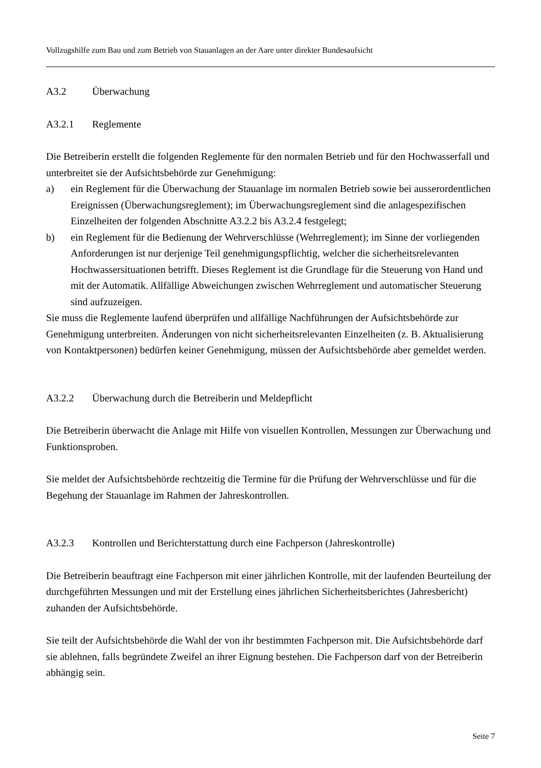Vollzugshilfe zum Bau und zum Betrieb von Stauanlagen an der Aare unter direkter Bundesaufsicht
A3.2 Überwachung
A3.2.1 Reglemente
Die Betreiberin erstellt die folgenden Reglemente für den normalen Betrieb und für den Hochwasserfall und unterbreitet sie der Aufsichtsbehörde zur Genehmigung:
a) ein Reglement für die Überwachung der Stauanlage im normalen Betrieb sowie bei ausserordentlichen Ereignissen (Überwachungsreglement); im Überwachungsreglement sind die anlagespezifischen Einzelheiten der folgenden Abschnitte A3.2.2 bis A3.2.4 festgelegt;
b) ein Reglement für die Bedienung der Wehrverschlüsse (Wehrreglement); im Sinne der vorliegenden Anforderungen ist nur derjenige Teil genehmigungspflichtig, welcher die sicherheitsrelevanten Hochwassersituationen betrifft. Dieses Reglement ist die Grundlage für die Steuerung von Hand und mit der Automatik. Allfällige Abweichungen zwischen Wehrreglement und automatischer Steuerung sind aufzuzeigen.
Sie muss die Reglemente laufend überprüfen und allfällige Nachführungen der Aufsichtsbehörde zur Genehmigung unterbreiten. Änderungen von nicht sicherheitsrelevanten Einzelheiten (z. B. Aktualisierung von Kontaktpersonen) bedürfen keiner Genehmigung, müssen der Aufsichtsbehörde aber gemeldet werden.
A3.2.2 Überwachung durch die Betreiberin und Meldepflicht
Die Betreiberin überwacht die Anlage mit Hilfe von visuellen Kontrollen, Messungen zur Überwachung und Funktionsproben.
Sie meldet der Aufsichtsbehörde rechtzeitig die Termine für die Prüfung der Wehrverschlüsse und für die Begehung der Stauanlage im Rahmen der Jahreskontrollen.
A3.2.3 Kontrollen und Berichterstattung durch eine Fachperson (Jahreskontrolle)
Die Betreiberin beauftragt eine Fachperson mit einer jährlichen Kontrolle, mit der laufenden Beurteilung der durchgeführten Messungen und mit der Erstellung eines jährlichen Sicherheitsberichtes (Jahresbericht) zuhanden der Aufsichtsbehörde.
Sie teilt der Aufsichtsbehörde die Wahl der von ihr bestimmten Fachperson mit. Die Aufsichtsbehörde darf sie ablehnen, falls begründete Zweifel an ihrer Eignung bestehen. Die Fachperson darf von der Betreiberin abhängig sein.
Seite 7